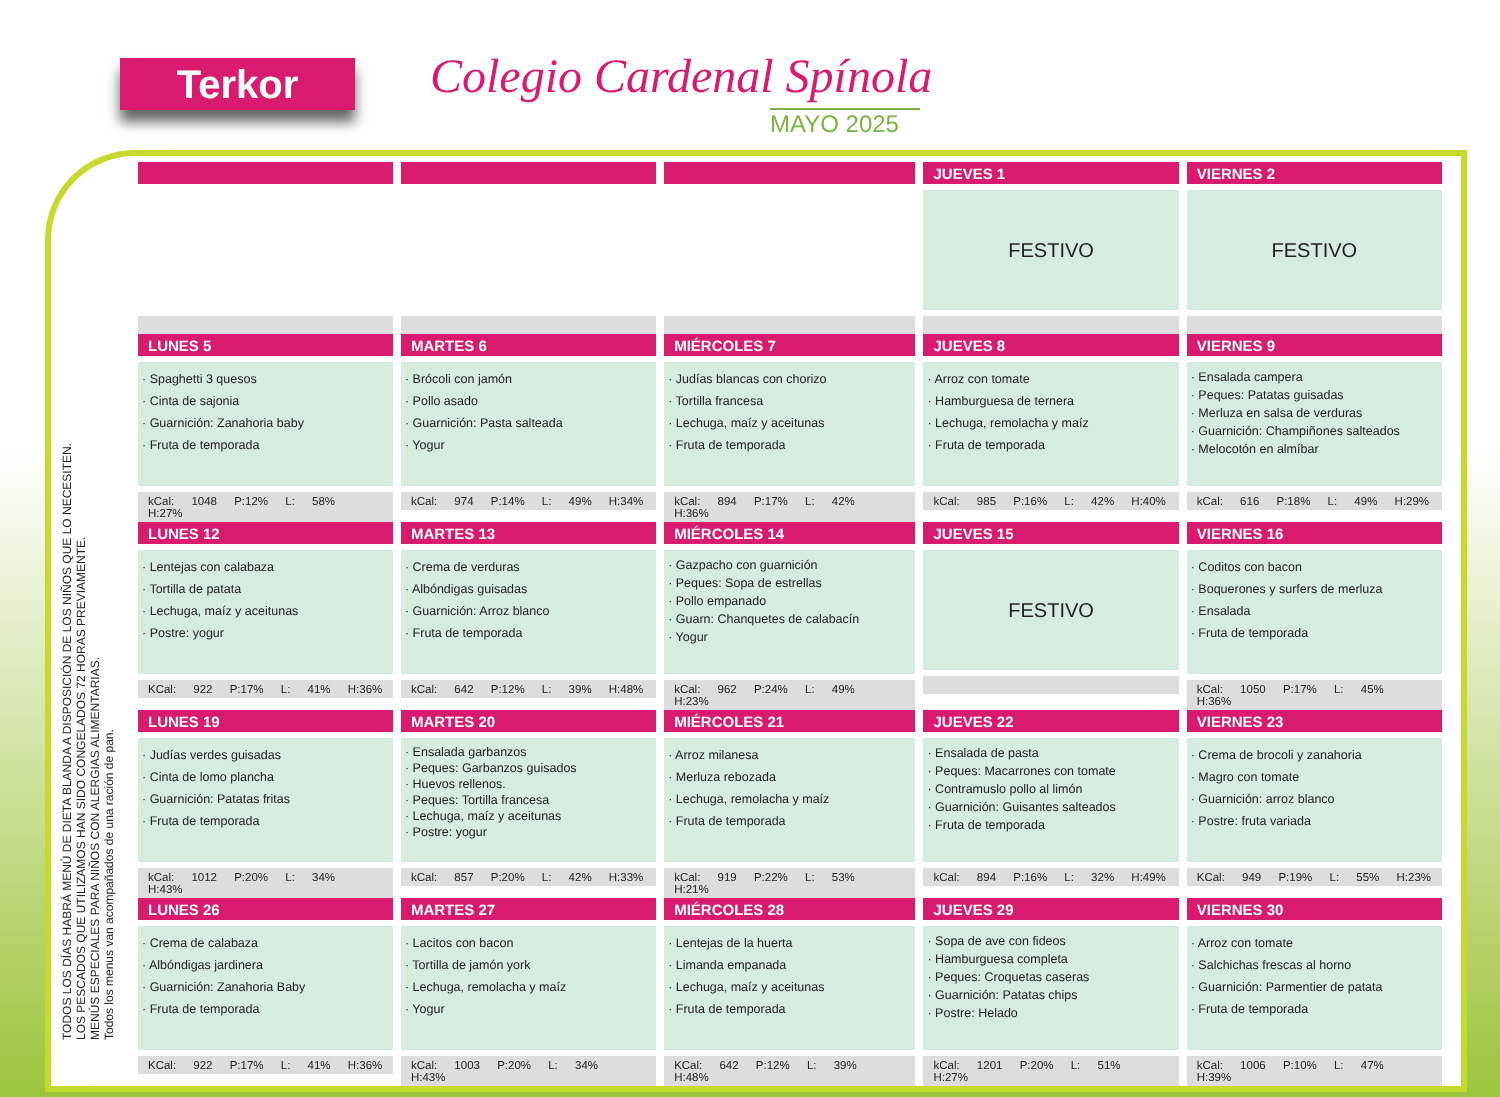Terkor Colegio Cardenal Spínola
MAYO 2025
TODOS LOS DÍAS HABRÁ MENÚ DE DIETA BLANDA A DISPOSICIÓN DE LOS NIÑOS QUE LO NECESITEN.
LOS PESCADOS QUE UTILIZAMOS HAN SIDO CONGELADOS 72 HORAS PREVIAMENTE.
MENÚS ESPECIALES PARA NIÑOS CON ALERGIAS ALIMENTARIAS.
Todos los menus van acompañados de una ración de pan.
| | | | JUEVES 1 | VIERNES 2 |
| --- | --- | --- | --- | --- |
| | | | FESTIVO | FESTIVO |
| LUNES 5 | MARTES 6 | MIÉRCOLES 7 | JUEVES 8 | VIERNES 9 |
| · Spaghetti 3 quesos · Cinta de sajonia · Guarnición: Zanahoria baby · Fruta de temporada kCal: 1048 P:12% L: 58% H:27% | · Brócoli con jamón · Pollo asado · Guarnición: Pasta salteada · Yogur kCal: 974 P:14% L: 49% H:34% | · Judías blancas con chorizo · Tortilla francesa · Lechuga, maíz y aceitunas · Fruta de temporada kCal: 894 P:17% L: 42% H:36% | · Arroz con tomate · Hamburguesa de ternera · Lechuga, remolacha y maíz · Fruta de temporada kCal: 985 P:16% L: 42% H:40% | · Ensalada campera · Peques: Patatas guisadas · Merluza en salsa de verduras · Guarnición: Champiñones salteados · Melocotón en almíbar kCal: 616 P:18% L: 49% H:29% |
| LUNES 12 | MARTES 13 | MIÉRCOLES 14 | JUEVES 15 | VIERNES 16 |
| · Lentejas con calabaza · Tortilla de patata · Lechuga, maíz y aceitunas · Postre: yogur KCal: 922 P:17% L: 41% H:36% | · Crema de verduras · Albóndigas guisadas · Guarnición: Arroz blanco · Fruta de temporada kCal: 642 P:12% L: 39% H:48% | · Gazpacho con guarnición · Peques: Sopa de estrellas · Pollo empanado · Guarn: Chanquetes de calabacín · Yogur kCal: 962 P:24% L: 49% H:23% | FESTIVO | · Coditos con bacon · Boquerones y surfers de merluza · Ensalada · Fruta de temporada kCal: 1050 P:17% L: 45% H:36% |
| LUNES 19 | MARTES 20 | MIÉRCOLES 21 | JUEVES 22 | VIERNES 23 |
| · Judías verdes guisadas · Cinta de lomo plancha · Guarnición: Patatas fritas · Fruta de temporada kCal: 1012 P:20% L: 34% H:43% | · Ensalada garbanzos · Peques: Garbanzos guisados · Huevos rellenos. · Peques: Tortilla francesa · Lechuga, maíz y aceitunas · Postre: yogur kCal: 857 P:20% L: 42% H:33% | · Arroz milanesa · Merluza rebozada · Lechuga, remolacha y maíz · Fruta de temporada kCal: 919 P:22% L: 53% H:21% | · Ensalada de pasta · Peques: Macarrones con tomate · Contramuslo pollo al limón · Guarnición: Guisantes salteados · Fruta de temporada kCal: 894 P:16% L: 32% H:49% | · Crema de brocoli y zanahoria · Magro con tomate · Guarnición: arroz blanco · Postre: fruta variada KCal: 949 P:19% L: 55% H:23% |
| LUNES 26 | MARTES 27 | MIÉRCOLES 28 | JUEVES 29 | VIERNES 30 |
| · Crema de calabaza · Albóndigas jardinera · Guarnición: Zanahoria Baby · Fruta de temporada KCal: 922 P:17% L: 41% H:36% | · Lacitos con bacon · Tortilla de jamón york · Lechuga, remolacha y maíz · Yogur kCal: 1003 P:20% L: 34% H:43% | · Lentejas de la huerta · Limanda empanada · Lechuga, maíz y aceitunas · Fruta de temporada KCal: 642 P:12% L: 39% H:48% | · Sopa de ave con fideos · Hamburguesa completa · Peques: Croquetas caseras · Guarnición: Patatas chips · Postre: Helado kCal: 1201 P:20% L: 51% H:27% | · Arroz con tomate · Salchichas frescas al horno · Guarnición: Parmentier de patata · Fruta de temporada kCal: 1006 P:10% L: 47% H:39% |